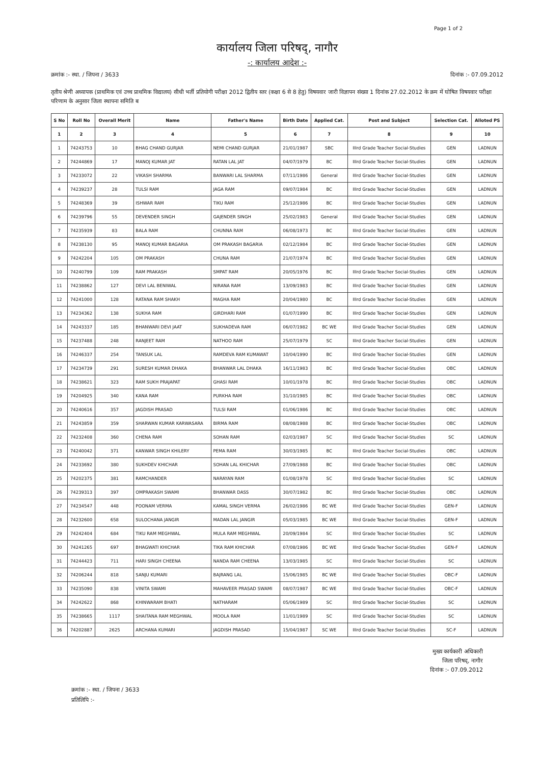Page 1 of 2
कार्यालय जिला परिषद्, नागौर
-: कार्यालय आदेश :-
क्रमांक :- स्था. / जिपना / 3633 दिनांक :- 07.09.2012
तृतीय श्रेणी अध्यापक (प्राथमिक एवं उच्च प्राथमिक विद्यालय) सीधी भर्ती प्रतियोगी परीक्षा 2012 द्वितीय स्तर (कक्षा 6 से 8 हेतु) विषयवार जारी विज्ञापन संख्या 1 दिनांक 27.02.2012 के क्रम में घोषित विषयवार परीक्षा परिणाम के अनुसार जिला स्थापना समिति ब
| S No | Roll No | Overall Merit | Name | Father's Name | Birth Date | Applied Cat. | Post and Subject | Selection Cat. | Alloted PS |
| --- | --- | --- | --- | --- | --- | --- | --- | --- | --- |
| 1 | 2 | 3 | 4 | 5 | 6 | 7 | 8 | 9 | 10 |
| 1 | 74243753 | 10 | BHAG CHAND GURJAR | NEMI CHAND GURJAR | 21/01/1987 | SBC | IIIrd Grade Teacher Social-Studies | GEN | LADNUN |
| 2 | 74244869 | 17 | MANOJ KUMAR JAT | RATAN LAL JAT | 04/07/1979 | BC | IIIrd Grade Teacher Social-Studies | GEN | LADNUN |
| 3 | 74233072 | 22 | VIKASH SHARMA | BANWARI LAL SHARMA | 07/11/1986 | General | IIIrd Grade Teacher Social-Studies | GEN | LADNUN |
| 4 | 74239237 | 28 | TULSI RAM | JAGA RAM | 09/07/1984 | BC | IIIrd Grade Teacher Social-Studies | GEN | LADNUN |
| 5 | 74248369 | 39 | ISHWAR RAM | TIKU RAM | 25/12/1986 | BC | IIIrd Grade Teacher Social-Studies | GEN | LADNUN |
| 6 | 74239796 | 55 | DEVENDER SINGH | GAJENDER SINGH | 25/02/1983 | General | IIIrd Grade Teacher Social-Studies | GEN | LADNUN |
| 7 | 74235939 | 83 | BALA RAM | CHUNNA RAM | 06/08/1973 | BC | IIIrd Grade Teacher Social-Studies | GEN | LADNUN |
| 8 | 74238130 | 95 | MANOJ KUMAR BAGARIA | OM PRAKASH BAGARIA | 02/12/1984 | BC | IIIrd Grade Teacher Social-Studies | GEN | LADNUN |
| 9 | 74242204 | 105 | OM PRAKASH | CHUNA RAM | 21/07/1974 | BC | IIIrd Grade Teacher Social-Studies | GEN | LADNUN |
| 10 | 74240799 | 109 | RAM PRAKASH | SMPAT RAM | 20/05/1976 | BC | IIIrd Grade Teacher Social-Studies | GEN | LADNUN |
| 11 | 74238862 | 127 | DEVI LAL BENIWAL | NIRANA RAM | 13/09/1983 | BC | IIIrd Grade Teacher Social-Studies | GEN | LADNUN |
| 12 | 74241000 | 128 | RATANA RAM SHAKH | MAGHA RAM | 20/04/1980 | BC | IIIrd Grade Teacher Social-Studies | GEN | LADNUN |
| 13 | 74234362 | 138 | SUKHA RAM | GIRDHARI RAM | 01/07/1990 | BC | IIIrd Grade Teacher Social-Studies | GEN | LADNUN |
| 14 | 74243337 | 185 | BHANWARI DEVI JAAT | SUKHADEVA RAM | 06/07/1982 | BC WE | IIIrd Grade Teacher Social-Studies | GEN | LADNUN |
| 15 | 74237488 | 248 | RANJEET RAM | NATHOO RAM | 25/07/1979 | SC | IIIrd Grade Teacher Social-Studies | GEN | LADNUN |
| 16 | 74246337 | 254 | TANSUK LAL | RAMDEVA RAM KUMAWAT | 10/04/1990 | BC | IIIrd Grade Teacher Social-Studies | GEN | LADNUN |
| 17 | 74234739 | 291 | SURESH KUMAR DHAKA | BHANWAR LAL DHAKA | 16/11/1983 | BC | IIIrd Grade Teacher Social-Studies | OBC | LADNUN |
| 18 | 74238621 | 323 | RAM SUKH PRAJAPAT | GHASI RAM | 10/01/1978 | BC | IIIrd Grade Teacher Social-Studies | OBC | LADNUN |
| 19 | 74204925 | 340 | KANA RAM | PURKHA RAM | 31/10/1985 | BC | IIIrd Grade Teacher Social-Studies | OBC | LADNUN |
| 20 | 74240616 | 357 | JAGDISH PRASAD | TULSI RAM | 01/06/1986 | BC | IIIrd Grade Teacher Social-Studies | OBC | LADNUN |
| 21 | 74243859 | 359 | SHARWAN KUMAR KARWASARA | BIRMA RAM | 08/08/1988 | BC | IIIrd Grade Teacher Social-Studies | OBC | LADNUN |
| 22 | 74232408 | 360 | CHENA RAM | SOHAN RAM | 02/03/1987 | SC | IIIrd Grade Teacher Social-Studies | SC | LADNUN |
| 23 | 74240042 | 371 | KANWAR SINGH KHILERY | PEMA RAM | 30/03/1985 | BC | IIIrd Grade Teacher Social-Studies | OBC | LADNUN |
| 24 | 74233692 | 380 | SUKHDEV KHICHAR | SOHAN LAL KHICHAR | 27/09/1988 | BC | IIIrd Grade Teacher Social-Studies | OBC | LADNUN |
| 25 | 74202375 | 381 | RAMCHANDER | NARAYAN RAM | 01/08/1978 | SC | IIIrd Grade Teacher Social-Studies | SC | LADNUN |
| 26 | 74239313 | 397 | OMPRAKASH SWAMI | BHANWAR DASS | 30/07/1982 | BC | IIIrd Grade Teacher Social-Studies | OBC | LADNUN |
| 27 | 74234547 | 448 | POONAM VERMA | KAMAL SINGH VERMA | 26/02/1986 | BC WE | IIIrd Grade Teacher Social-Studies | GEN-F | LADNUN |
| 28 | 74232600 | 658 | SULOCHANA JANGIR | MADAN LAL JANGIR | 05/03/1985 | BC WE | IIIrd Grade Teacher Social-Studies | GEN-F | LADNUN |
| 29 | 74242404 | 684 | TIKU RAM MEGHWAL | MULA RAM MEGHWAL | 20/09/1984 | SC | IIIrd Grade Teacher Social-Studies | SC | LADNUN |
| 30 | 74241265 | 697 | BHAGWATI KHICHAR | TIKA RAM KHICHAR | 07/08/1986 | BC WE | IIIrd Grade Teacher Social-Studies | GEN-F | LADNUN |
| 31 | 74244423 | 711 | HARI SINGH CHEENA | NANDA RAM CHEENA | 13/03/1985 | SC | IIIrd Grade Teacher Social-Studies | SC | LADNUN |
| 32 | 74206244 | 818 | SANJU KUMARI | BAJRANG LAL | 15/06/1985 | BC WE | IIIrd Grade Teacher Social-Studies | OBC-F | LADNUN |
| 33 | 74235090 | 838 | VINITA SWAMI | MAHAVEER PRASAD SWAMI | 08/07/1987 | BC WE | IIIrd Grade Teacher Social-Studies | OBC-F | LADNUN |
| 34 | 74242622 | 868 | KHINWARAM BHATI | NATHARAM | 05/06/1989 | SC | IIIrd Grade Teacher Social-Studies | SC | LADNUN |
| 35 | 74238665 | 1117 | SHAITANA RAM MEGHWAL | MOOLA RAM | 11/01/1989 | SC | IIIrd Grade Teacher Social-Studies | SC | LADNUN |
| 36 | 74202887 | 2625 | ARCHANA KUMARI | JAGDISH PRASAD | 15/04/1987 | SC WE | IIIrd Grade Teacher Social-Studies | SC-F | LADNUN |
मुख्य कार्यकारी अधिकारी
जिला परिषद्, नागौर
दिनांक :- 07.09.2012
क्रमांक :- स्था. / जिपना / 3633
प्रतिलिपि :-